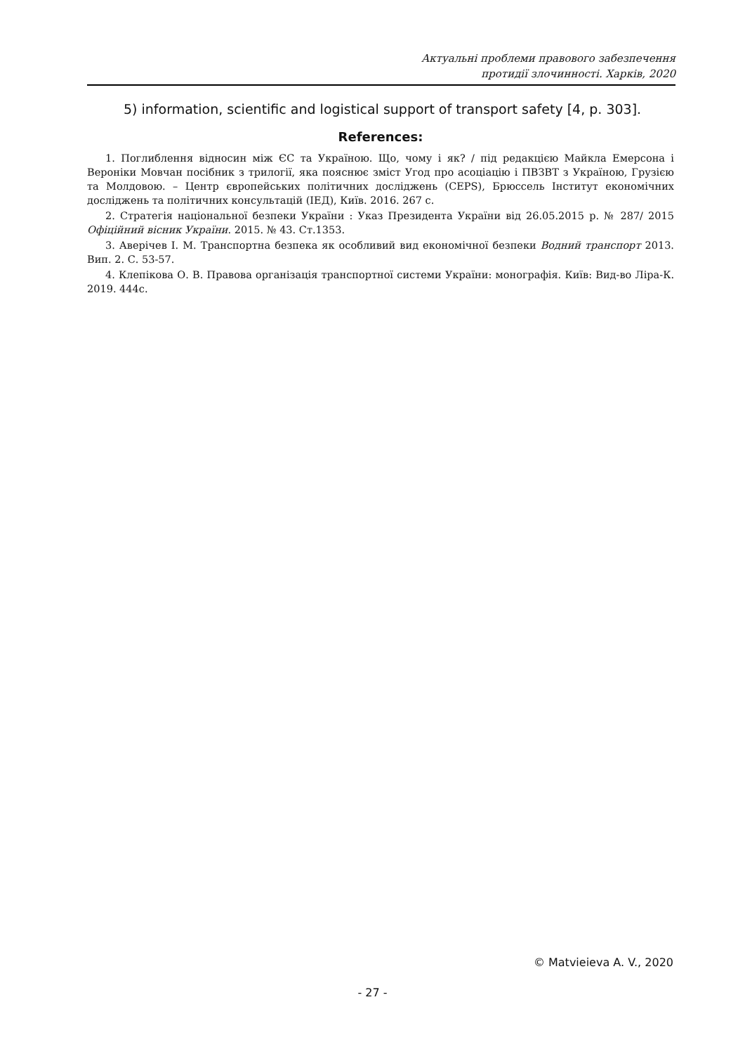Актуальні проблеми правового забезпечення
протидії злочинності. Харків, 2020
5) information, scientific and logistical support of transport safety [4, p. 303].
References:
1. Поглиблення відносин між ЄС та Україною. Що, чому і як? / під редакцією Майкла Емерсона і Вероніки Мовчан посібник з трилогії, яка пояснює зміст Угод про асоціацію і ПВЗВТ з Україною, Грузією та Молдовою. – Центр європейських політичних досліджень (CEPS), Брюссель Інститут економічних досліджень та політичних консультацій (ІЕД), Київ. 2016. 267 с.
2. Стратегія національної безпеки України : Указ Президента України від 26.05.2015 р. № 287/ 2015 Офіційний вісник України. 2015. № 43. Ст.1353.
3. Аверічев І. М. Транспортна безпека як особливий вид економічної безпеки Водний транспорт 2013. Вип. 2. С. 53-57.
4. Клепікова О. В. Правова організація транспортної системи України: монографія. Київ: Вид-во Ліра-К. 2019. 444с.
© Matvieieva A. V., 2020
- 27 -